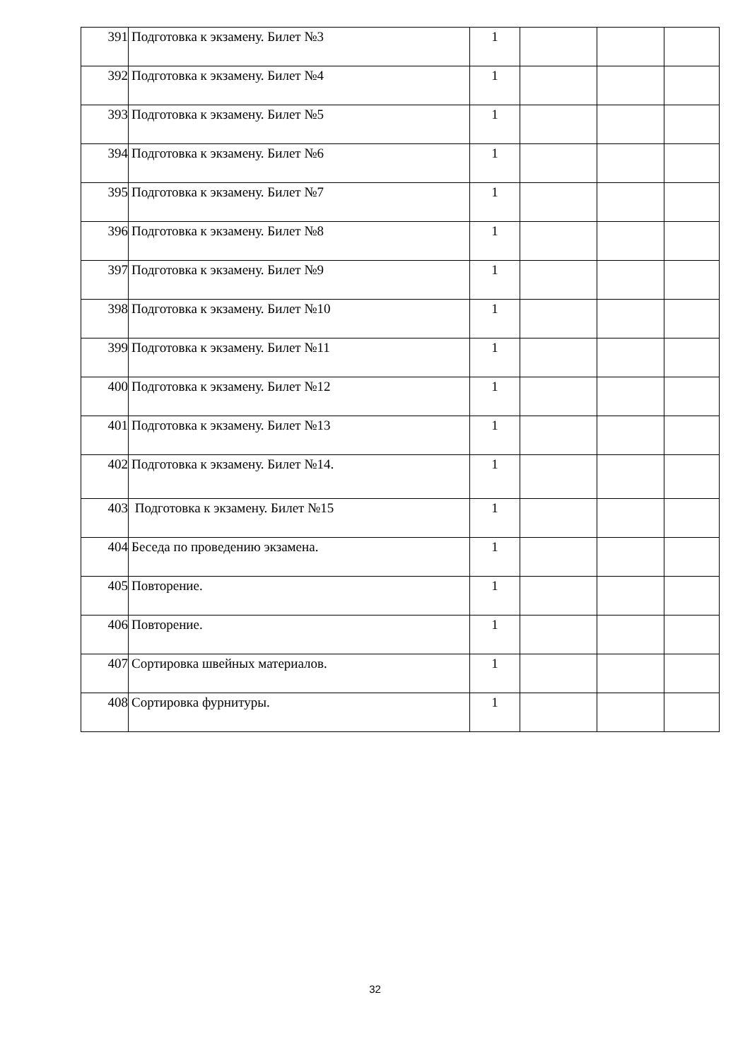| 391 | Подготовка к экзамену. Билет №3 | 1 | | | |
| 392 | Подготовка к экзамену. Билет №4 | 1 | | | |
| 393 | Подготовка к экзамену. Билет №5 | 1 | | | |
| 394 | Подготовка к экзамену. Билет №6 | 1 | | | |
| 395 | Подготовка к экзамену. Билет №7 | 1 | | | |
| 396 | Подготовка к экзамену. Билет №8 | 1 | | | |
| 397 | Подготовка к экзамену. Билет №9 | 1 | | | |
| 398 | Подготовка к экзамену. Билет №10 | 1 | | | |
| 399 | Подготовка к экзамену. Билет №11 | 1 | | | |
| 400 | Подготовка к экзамену. Билет №12 | 1 | | | |
| 401 | Подготовка к экзамену. Билет №13 | 1 | | | |
| 402 | Подготовка к экзамену. Билет №14. | 1 | | | |
| 403 | Подготовка к экзамену. Билет №15 | 1 | | | |
| 404 | Беседа по проведению экзамена. | 1 | | | |
| 405 | Повторение. | 1 | | | |
| 406 | Повторение. | 1 | | | |
| 407 | Сортировка швейных материалов. | 1 | | | |
| 408 | Сортировка фурнитуры. | 1 | | | |
32